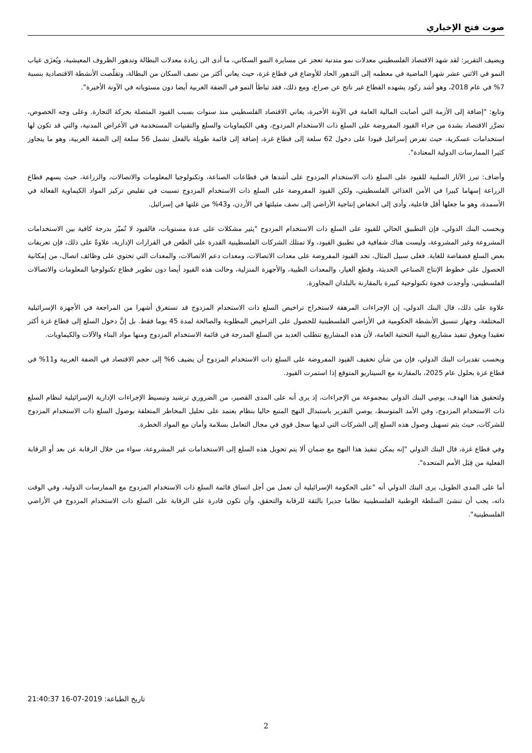صوت فتح الإخباري
ويضيف التقرير: لقد شهد الاقتصاد الفلسطيني معدلات نمو متدنية تعجز عن مسايرة النمو السكاني، ما أدى الى زيادة معدلات البطالة وتدهور الظروف المعيشية، ويُعزَى غياب النمو في الاثني عشر شهرا الماضية في معظمه إلى التدهور الحاد للأوضاع في قطاع غزة، حيث يعاني أكثر من نصف السكان من البطالة، وتقلّصت الأنشطة الاقتصادية بنسبة 7% في عام 2018، وهو أشد ركود يشهده القطاع غير ناتج عن صراع، ومع ذلك، فقد تباطأ النمو في الضفة الغربية أيضا دون مستوياته في الآونة الأخيرة".
وتابع: "إضافة إلى الأزمة التي أصابت المالية العامة في الآونة الأخيرة، يعاني الاقتصاد الفلسطيني منذ سنوات بسبب القيود المتصلة بحركة التجارة. وعلى وجه الخصوص، تضرَّر الاقتصاد بشدة من جراء القيود المفروضة على السلع ذات الاستخدام المزدوج، وهي الكيماويات والسلع والتقنيات المستخدمة في الأغراض المدنية، والتي قد تكون لها استخدامات عسكرية، حيث تفرض إسرائيل قيودا على دخول 62 سلعة إلى قطاع غزة، إضافة إلى قائمة طويلة بالفعل تشمل 56 سلعة إلى الضفة الغربية، وهو ما يتجاوز كثيرا الممارسات الدولية المعتادة".
وأضاف: تبرز الآثار السلبية للقيود على السلع ذات الاستخدام المزدوج على أشدها في قطاعات الصناعة، وتكنولوجيا المعلومات والاتصالات، والزراعة، حيث يسهم قطاع الزراعة إسهاما كبيرا في الأمن الغذائي الفلسطيني، ولكن القيود المفروضة على السلع ذات الاستخدام المزدوج تسببت في تقليص تركيز المواد الكيماوية الفعالة في الأسمدة، وهو ما جعلها أقل فاعلية، وأدى إلى انخفاض إنتاجية الأراضي إلى نصف مثيلتها في الأردن، و43% من غلتها في إسرائيل.
وبحسب البنك الدولي، فإن التطبيق الحالي للقيود على السلع ذات الاستخدام المزدوج "يثير مشكلات على عدة مستويات، فالقيود لا تُميّز بدرجة كافية بين الاستخدامات المشروعة وغير المشروعة، وليست هناك شفافية في تطبيق القيود، ولا تمتلك الشركات الفلسطينية القدرة على الطعن في القرارات الإدارية، علاوةً على ذلك، فإن تعريفات بعض السلع فضفاضة للغاية. فعلى سبيل المثال، تحد القيود المفروضة على معدات الاتصالات، ومعدات دعم الاتصالات، والمعدات التي تحتوي على وظائف اتصال، من إمكانية الحصول على خطوط الإنتاج الصناعي الحديثة، وقطع الغيار، والمعدات الطبية، والأجهزة المنزلية، وحالت هذه القيود أيضا دون تطوير قطاع تكنولوجيا المعلومات والاتصالات الفلسطيني، وأوجدت فجوة تكنولوجية كبيرة بالمقارنة بالبلدان المجاورة.
علاوة على ذلك، قال البنك الدولي، إن الإجراءات المرهقة لاستخراج تراخيص السلع ذات الاستخدام المزدوج قد تستغرق أشهرا من المراجعة في الأجهزة الإسرائيلية المختلفة، وجهاز تنسيق الأنشطة الحكومية في الأراضي الفلسطينية للحصول على التراخيص المطلوبة والصالحة لمدة 45 يوما فقط. بل إنَّ دخول السلع إلى قطاع غزة أكثر تعقيدا ويعوق تنفيذ مشاريع البنية التحتية العامة، لأن هذه المشاريع تتطلب العديد من السلع المدرجة في قائمة الاستخدام المزدوج ومنها مواد البناء والآلات والكيماويات.
وبحسب تقديرات البنك الدولي، فإن من شأن تخفيف القيود المفروضة على السلع ذات الاستخدام المزدوج أن يضيف 6% إلى حجم الاقتصاد في الضفة الغربية و11% في قطاع غزة بحلول عام 2025، بالمقارنة مع السيناريو المتوقع إذا استمرت القيود.
ولتحقيق هذا الهدف، يوصِي البنك الدولي بمجموعة من الإجراءات، إذ يرى أنه على المدى القصير، من الضروري ترشيد وتبسيط الإجراءات الإدارية الإسرائيلية لنظام السلع ذات الاستخدام المزدوج، وفي الأمد المتوسط، يوصي التقرير باستبدال النهج المتبع حاليا بنظام يعتمد على تحليل المخاطر المتعلقة بوصول السلع ذات الاستخدام المزدوج للشركات، حيث يتم تسهيل وصول هذه السلع إلى الشركات التي لديها سجل قوي في مجال التعامل بسلامة وأمان مع المواد الخطرة.
وفي قطاع غزة، قال البنك الدولي "إنه يمكن تنفيذ هذا النهج مع ضمان ألا يتم تحويل هذه السلع إلى الاستخدامات غير المشروعة، سواء من خلال الرقابة عن بعد أو الرقابة الفعلية من قِبَل الأمم المتحدة".
أما على المدى الطويل، يرى البنك الدولي أنه "على الحكومة الإسرائيلية أن تعمل من أجل اتساق قائمة السلع ذات الاستخدام المزدوج مع الممارسات الدولية، وفي الوقت ذاته، يجب أن تنشئ السلطة الوطنية الفلسطينية نظاما جديرا بالثقة للرقابة والتحقق، وأن تكون قادرة على الرقابة على السلع ذات الاستخدام المزدوج في الأراضي الفلسطينية".
تاريخ الطباعة: 21:40:37 16-07-2019
2